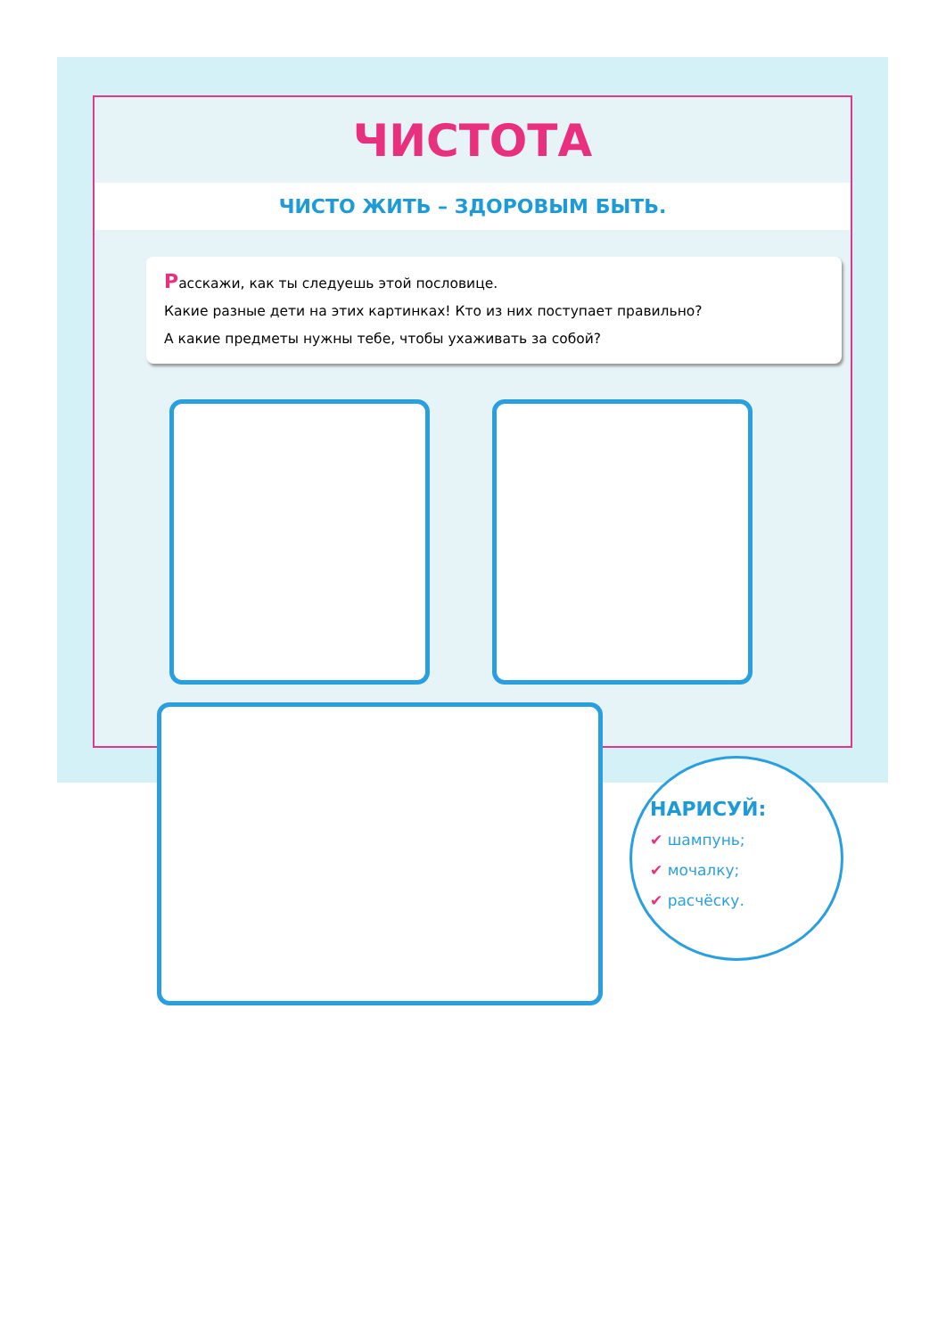ЧИСТОТА
ЧИСТО ЖИТЬ – ЗДОРОВЫМ БЫТЬ.
Расскажи, как ты следуешь этой пословице.
Какие разные дети на этих картинках! Кто из них поступает правильно?
А какие предметы нужны тебе, чтобы ухаживать за собой?
НАРИСУЙ:
✔ шампунь;
✔ мочалку;
✔ расчёску.